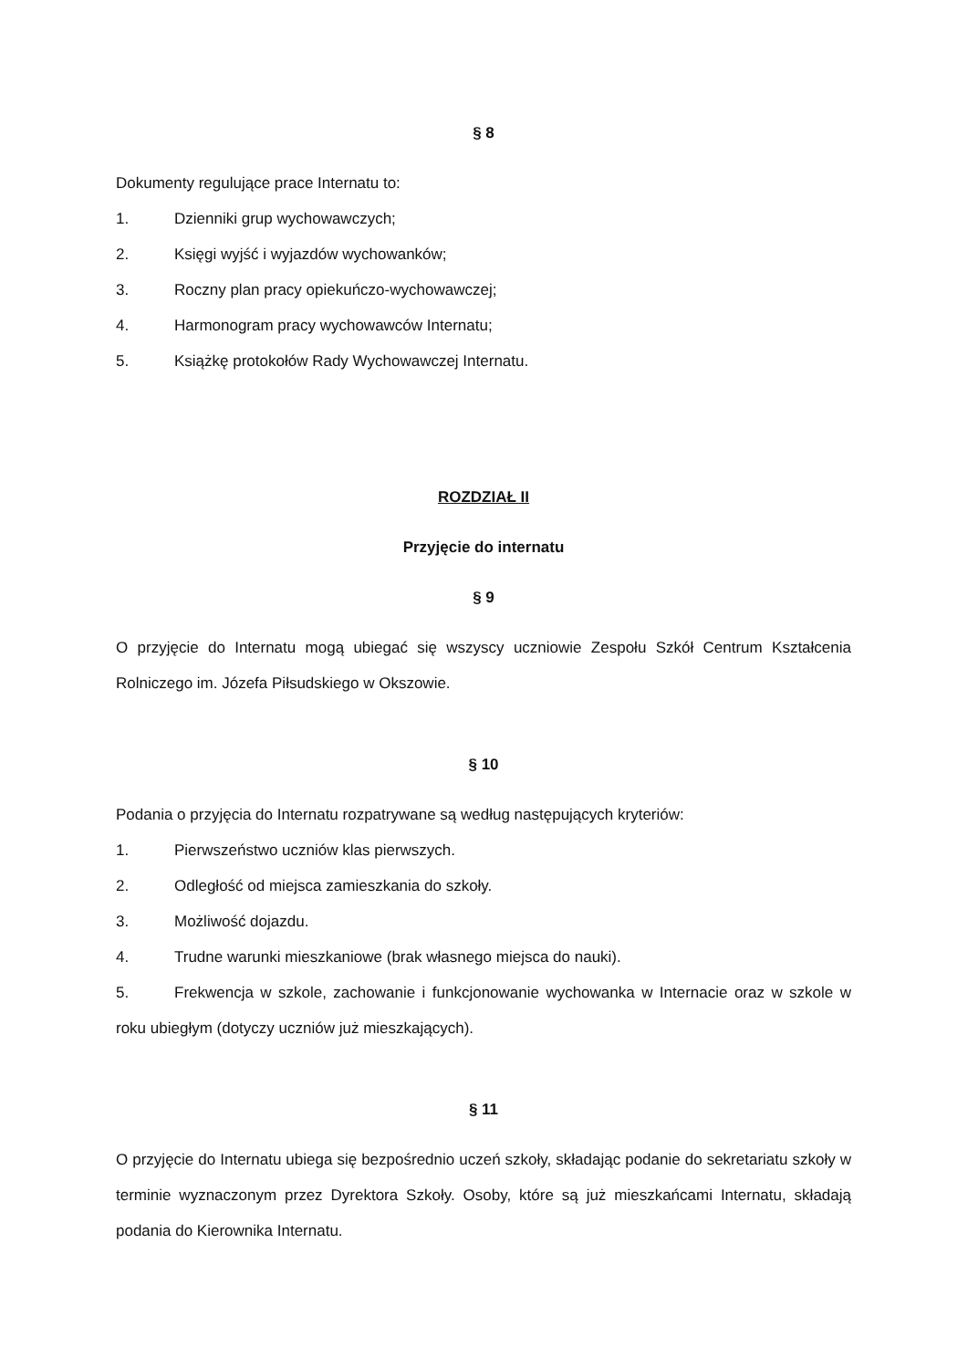§ 8
Dokumenty regulujące prace Internatu to:
1. Dzienniki grup wychowawczych;
2. Księgi wyjść i wyjazdów wychowanków;
3. Roczny plan pracy opiekuńczo-wychowawczej;
4. Harmonogram pracy wychowawców Internatu;
5. Książkę protokołów Rady Wychowawczej Internatu.
ROZDZIAŁ II
Przyjęcie do internatu
§ 9
O przyjęcie do Internatu mogą ubiegać się wszyscy uczniowie Zespołu Szkół Centrum Kształcenia Rolniczego im. Józefa Piłsudskiego w Okszowie.
§ 10
Podania o przyjęcia do Internatu rozpatrywane są według następujących kryteriów:
1. Pierwszeństwo uczniów klas pierwszych.
2. Odległość od miejsca zamieszkania do szkoły.
3. Możliwość dojazdu.
4. Trudne warunki mieszkaniowe (brak własnego miejsca do nauki).
5. Frekwencja w szkole, zachowanie i funkcjonowanie wychowanka w Internacie oraz w szkole w roku ubiegłym (dotyczy uczniów już mieszkających).
§ 11
O przyjęcie do Internatu ubiega się bezpośrednio uczeń szkoły, składając podanie do sekretariatu szkoły w terminie wyznaczonym przez Dyrektora Szkoły. Osoby, które są już mieszkańcami Internatu, składają podania do Kierownika Internatu.